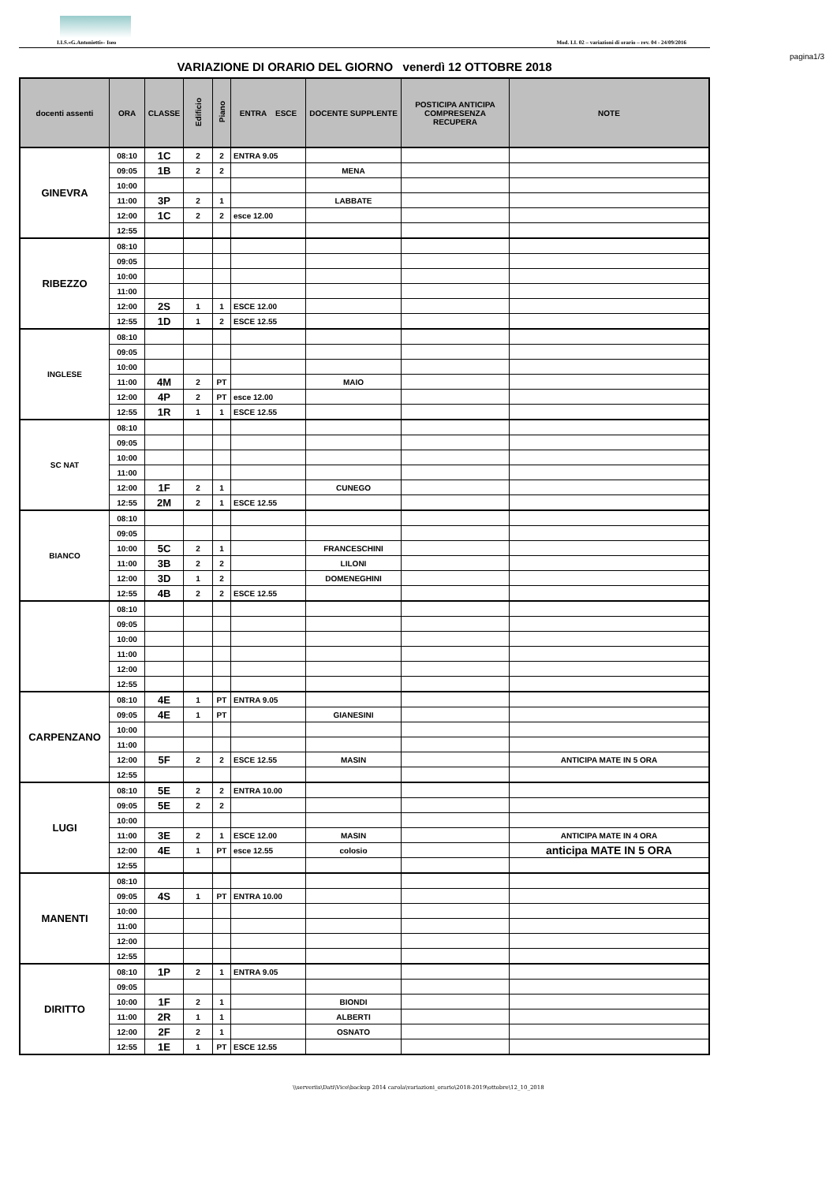I.I.S.«G.Antonietti»- Iseo Mod. I.I. 02 – variazioni di orario – rev. 04 - 24/09/2016
pagina1/3
VARIAZIONE DI ORARIO DEL GIORNO venerdì 12 OTTOBRE 2018
| docenti assenti | ORA | CLASSE | Edificio | Piano | ENTRA ESCE | DOCENTE SUPPLENTE | POSTICIPA ANTICIPA COMPRESENZA RECUPERA | NOTE |
| --- | --- | --- | --- | --- | --- | --- | --- | --- |
| GINEVRA | 08:10 | 1C | 2 | 2 | ENTRA 9.05 | | | |
| | 09:05 | 1B | 2 | 2 | | MENA | | |
| | 10:00 | | | | | | | |
| | 11:00 | 3P | 2 | 1 | | LABBATE | | |
| | 12:00 | 1C | 2 | 2 | esce 12.00 | | | |
| | 12:55 | | | | | | | |
| RIBEZZO | 08:10 | | | | | | | |
| | 09:05 | | | | | | | |
| | 10:00 | | | | | | | |
| | 11:00 | | | | | | | |
| | 12:00 | 2S | 1 | 1 | ESCE 12.00 | | | |
| | 12:55 | 1D | 1 | 2 | ESCE 12.55 | | | |
| INGLESE | 08:10 | | | | | | | |
| | 09:05 | | | | | | | |
| | 10:00 | | | | | | | |
| | 11:00 | 4M | 2 | PT | | MAIO | | |
| | 12:00 | 4P | 2 | PT | esce 12.00 | | | |
| | 12:55 | 1R | 1 | 1 | ESCE 12.55 | | | |
| SC NAT | 08:10 | | | | | | | |
| | 09:05 | | | | | | | |
| | 10:00 | | | | | | | |
| | 11:00 | | | | | | | |
| | 12:00 | 1F | 2 | 1 | | CUNEGO | | |
| | 12:55 | 2M | 2 | 1 | ESCE 12.55 | | | |
| BIANCO | 08:10 | | | | | | | |
| | 09:05 | | | | | | | |
| | 10:00 | 5C | 2 | 1 | | FRANCESCHINI | | |
| | 11:00 | 3B | 2 | 2 | | LILONI | | |
| | 12:00 | 3D | 1 | 2 | | DOMENEGHINI | | |
| | 12:55 | 4B | 2 | 2 | ESCE 12.55 | | | |
| | 08:10 | | | | | | | |
| | 09:05 | | | | | | | |
| | 10:00 | | | | | | | |
| | 11:00 | | | | | | | |
| | 12:00 | | | | | | | |
| | 12:55 | | | | | | | |
| CARPENZANO | 08:10 | 4E | 1 | PT | ENTRA 9.05 | | | |
| | 09:05 | 4E | 1 | PT | | GIANESINI | | |
| | 10:00 | | | | | | | |
| | 11:00 | | | | | | | |
| | 12:00 | 5F | 2 | 2 | ESCE 12.55 | MASIN | | ANTICIPA MATE IN 5 ORA |
| | 12:55 | | | | | | | |
| LUGI | 08:10 | 5E | 2 | 2 | ENTRA 10.00 | | | |
| | 09:05 | 5E | 2 | 2 | | | | |
| | 10:00 | | | | | | | |
| | 11:00 | 3E | 2 | 1 | ESCE 12.00 | MASIN | | ANTICIPA MATE IN 4 ORA |
| | 12:00 | 4E | 1 | PT | esce 12.55 | colosio | | anticipa MATE IN 5 ORA |
| | 12:55 | | | | | | | |
| MANENTI | 08:10 | | | | | | | |
| | 09:05 | 4S | 1 | PT | ENTRA 10.00 | | | |
| | 10:00 | | | | | | | |
| | 11:00 | | | | | | | |
| | 12:00 | | | | | | | |
| | 12:55 | | | | | | | |
| DIRITTO | 08:10 | 1P | 2 | 1 | ENTRA 9.05 | | | |
| | 09:05 | | | | | | | |
| | 10:00 | 1F | 2 | 1 | | BIONDI | | |
| | 11:00 | 2R | 1 | 1 | | ALBERTI | | |
| | 12:00 | 2F | 2 | 1 | | OSNATO | | |
| | 12:55 | 1E | 1 | PT | ESCE 12.55 | | | |
\\serveriis\Dati\Vice\backup 2014 carola\variazioni_orario\2018-2019\ottobre\12_10_2018